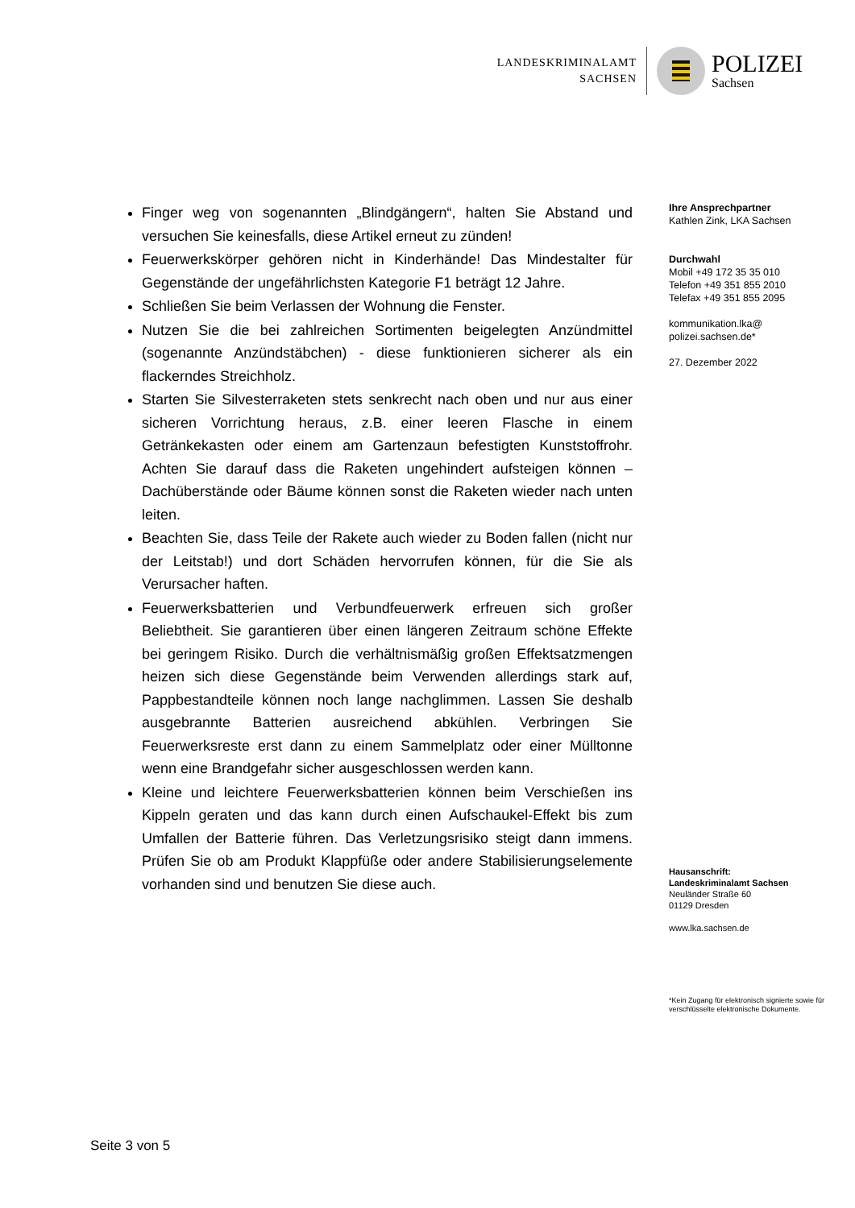LANDESKRIMINALAMT
SACHSEN
POLIZEI
Sachsen
Finger weg von sogenannten „Blindgängern“, halten Sie Abstand und versuchen Sie keinesfalls, diese Artikel erneut zu zünden!
Feuerwerkskörper gehören nicht in Kinderhände! Das Mindestalter für Gegenstände der ungefährlichsten Kategorie F1 beträgt 12 Jahre.
Schließen Sie beim Verlassen der Wohnung die Fenster.
Nutzen Sie die bei zahlreichen Sortimenten beigelegten Anzündmittel (sogenannte Anzündstäbchen) - diese funktionieren sicherer als ein flackerndes Streichholz.
Starten Sie Silvesterraketen stets senkrecht nach oben und nur aus einer sicheren Vorrichtung heraus, z.B. einer leeren Flasche in einem Getränkekasten oder einem am Gartenzaun befestigten Kunststoffrohr. Achten Sie darauf dass die Raketen ungehindert aufsteigen können – Dachüberstände oder Bäume können sonst die Raketen wieder nach unten leiten.
Beachten Sie, dass Teile der Rakete auch wieder zu Boden fallen (nicht nur der Leitstab!) und dort Schäden hervorrufen können, für die Sie als Verursacher haften.
Feuerwerksbatterien und Verbundfeuerwerk erfreuen sich großer Beliebtheit. Sie garantieren über einen längeren Zeitraum schöne Effekte bei geringem Risiko. Durch die verhältnismäßig großen Effektsatzmengen heizen sich diese Gegenstände beim Verwenden allerdings stark auf, Pappbestandteile können noch lange nachglimmen. Lassen Sie deshalb ausgebrannte Batterien ausreichend abkühlen. Verbringen Sie Feuerwerksreste erst dann zu einem Sammelplatz oder einer Mülltonne wenn eine Brandgefahr sicher ausgeschlossen werden kann.
Kleine und leichtere Feuerwerksbatterien können beim Verschießen ins Kippeln geraten und das kann durch einen Aufschaukel-Effekt bis zum Umfallen der Batterie führen. Das Verletzungsrisiko steigt dann immens. Prüfen Sie ob am Produkt Klappfüße oder andere Stabilisierungselemente vorhanden sind und benutzen Sie diese auch.
Ihre Ansprechpartner
Kathlen Zink, LKA Sachsen
Durchwahl
Mobil +49 172 35 35 010
Telefon +49 351 855 2010
Telefax +49 351 855 2095
kommunikation.lka@
polizei.sachsen.de*
27. Dezember 2022
Hausanschrift:
Landeskriminalamt Sachsen
Neuländer Straße 60
01129 Dresden
www.lka.sachsen.de
*Kein Zugang für elektronisch signierte sowie für verschlüsselte elektronische Dokumente.
Seite 3 von 5